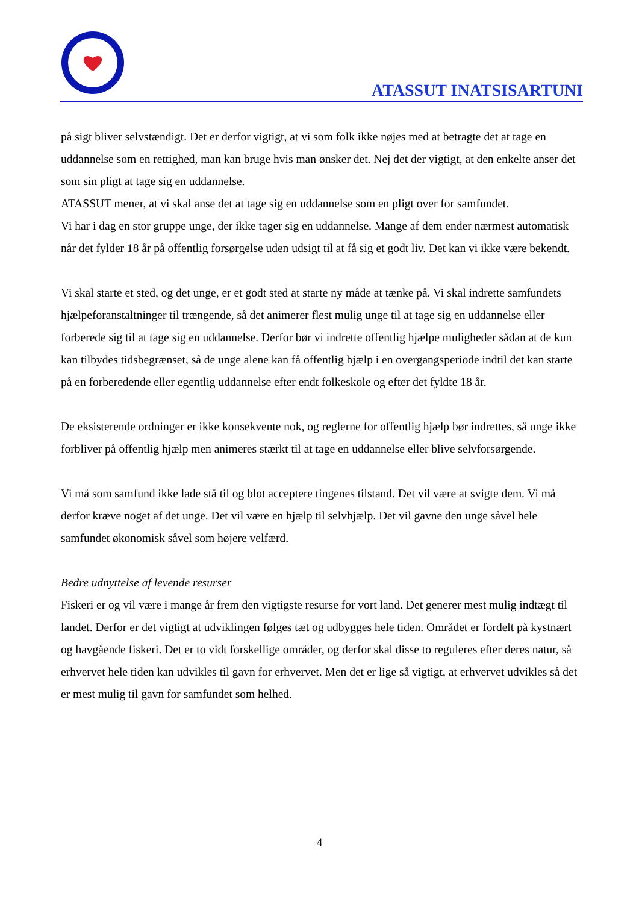ATASSUT INATSISARTUNI
på sigt bliver selvstændigt. Det er derfor vigtigt, at vi som folk ikke nøjes med at betragte det at tage en uddannelse som en rettighed, man kan bruge hvis man ønsker det. Nej det der vigtigt, at den enkelte anser det som sin pligt at tage sig en uddannelse.
ATASSUT mener, at vi skal anse det at tage sig en uddannelse som en pligt over for samfundet.
Vi har i dag en stor gruppe unge, der ikke tager sig en uddannelse. Mange af dem ender nærmest automatisk når det fylder 18 år på offentlig forsørgelse uden udsigt til at få sig et godt liv. Det kan vi ikke være bekendt.
Vi skal starte et sted, og det unge, er et godt sted at starte ny måde at tænke på. Vi skal indrette samfundets hjælpeforanstaltninger til trængende, så det animerer flest mulig unge til at tage sig en uddannelse eller forberede sig til at tage sig en uddannelse. Derfor bør vi indrette offentlig hjælpe muligheder sådan at de kun kan tilbydes tidsbegrænset, så de unge alene kan få offentlig hjælp i en overgangsperiode indtil det kan starte på en forberedende eller egentlig uddannelse efter endt folkeskole og efter det fyldte 18 år.
De eksisterende ordninger er ikke konsekvente nok, og reglerne for offentlig hjælp bør indrettes, så unge ikke forbliver på offentlig hjælp men animeres stærkt til at tage en uddannelse eller blive selvforsørgende.
Vi må som samfund ikke lade stå til og blot acceptere tingenes tilstand. Det vil være at svigte dem. Vi må derfor kræve noget af det unge. Det vil være en hjælp til selvhjælp. Det vil gavne den unge såvel hele samfundet økonomisk såvel som højere velfærd.
Bedre udnyttelse af levende resurser
Fiskeri er og vil være i mange år frem den vigtigste resurse for vort land. Det generer mest mulig indtægt til landet. Derfor er det vigtigt at udviklingen følges tæt og udbygges hele tiden. Området er fordelt på kystnært og havgående fiskeri. Det er to vidt forskellige områder, og derfor skal disse to reguleres efter deres natur, så erhvervet hele tiden kan udvikles til gavn for erhvervet. Men det er lige så vigtigt, at erhvervet udvikles så det er mest mulig til gavn for samfundet som helhed.
4